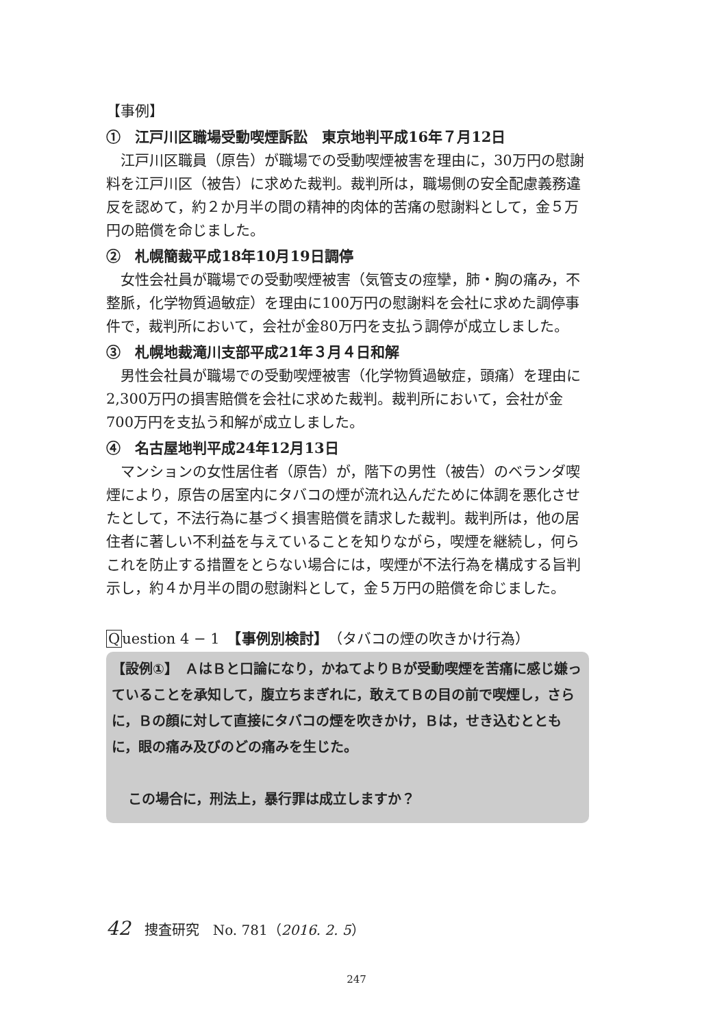【事例】
①　江戸川区職場受動喫煙訴訟　東京地判平成16年７月12日
江戸川区職員（原告）が職場での受動喫煙被害を理由に，30万円の慰謝料を江戸川区（被告）に求めた裁判。裁判所は，職場側の安全配慮義務違反を認めて，約２か月半の間の精神的肉体的苦痛の慰謝料として，金５万円の賠償を命じました。
②　札幌簡裁平成18年10月19日調停
女性会社員が職場での受動喫煙被害（気管支の痙攣，肺・胸の痛み，不整脈，化学物質過敏症）を理由に100万円の慰謝料を会社に求めた調停事件で，裁判所において，会社が金80万円を支払う調停が成立しました。
③　札幌地裁滝川支部平成21年３月４日和解
男性会社員が職場での受動喫煙被害（化学物質過敏症，頭痛）を理由に2,300万円の損害賠償を会社に求めた裁判。裁判所において，会社が金700万円を支払う和解が成立しました。
④　名古屋地判平成24年12月13日
マンションの女性居住者（原告）が，階下の男性（被告）のベランダ喫煙により，原告の居室内にタバコの煙が流れ込んだために体調を悪化させたとして，不法行為に基づく損害賠償を請求した裁判。裁判所は，他の居住者に著しい不利益を与えていることを知りながら，喫煙を継続し，何らこれを防止する措置をとらない場合には，喫煙が不法行為を構成する旨判示し，約４か月半の間の慰謝料として，金５万円の賠償を命じました。
Question 4 − 1　【事例別検討】（タバコの煙の吹きかけ行為）
【設例①】　ＡはＢと口論になり，かねてよりＢが受動喫煙を苦痛に感じ嫌っていることを承知して，腹立ちまぎれに，敢えてＢの目の前で喫煙し，さらに，Ｂの顔に対して直接にタバコの煙を吹きかけ，Ｂは，せき込むとともに，眼の痛み及びのどの痛みを生じた。
この場合に，刑法上，暴行罪は成立しますか？
42 捜査研究　No. 781（2016. 2. 5 ）
247